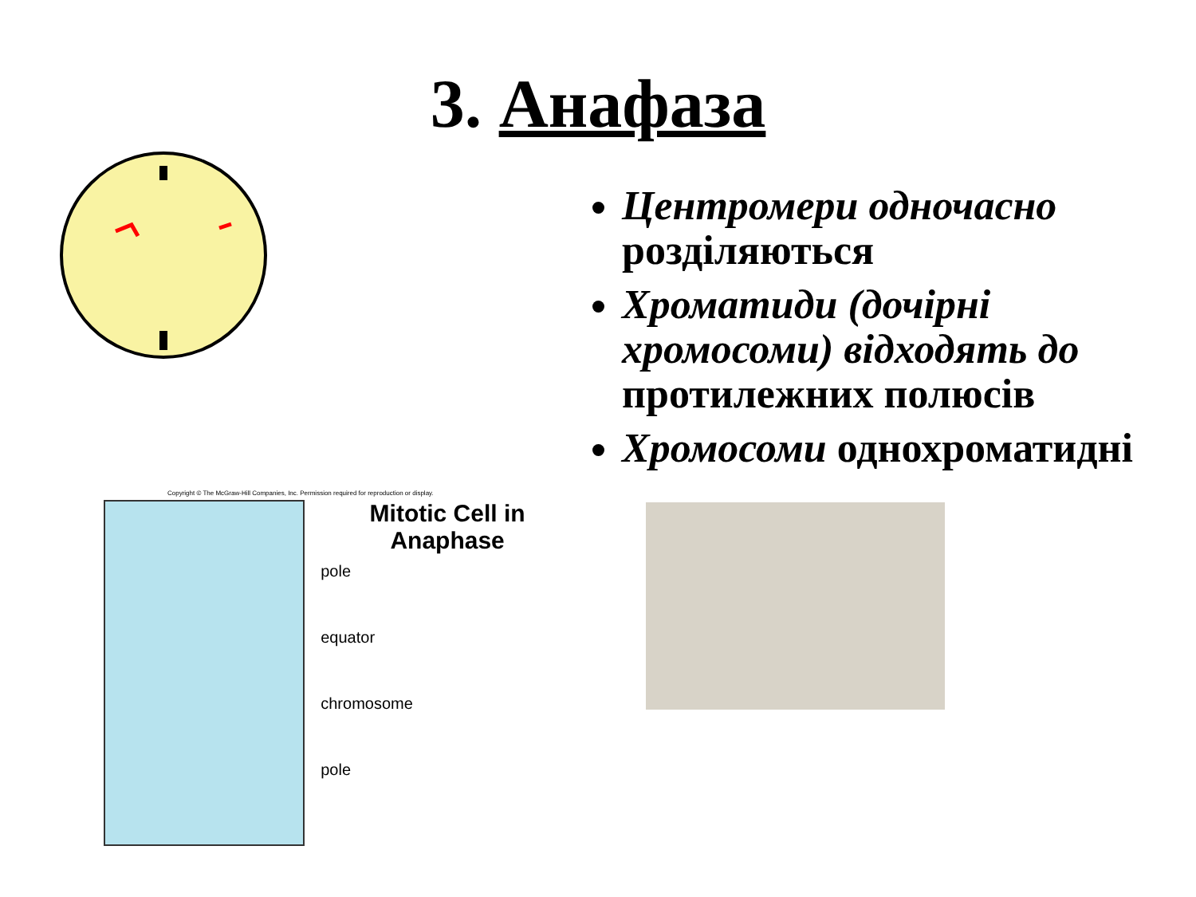3. Анафаза
Copyright © The McGraw-Hill Companies, Inc. Permission required for reproduction or display.
Mitotic Cell in Anaphase
pole
equator
chromosome
pole
Центромери одночасно розділяються
Хроматиди (дочірні хромосоми) відходять до протилежних полюсів
Хромосоми однохроматидні